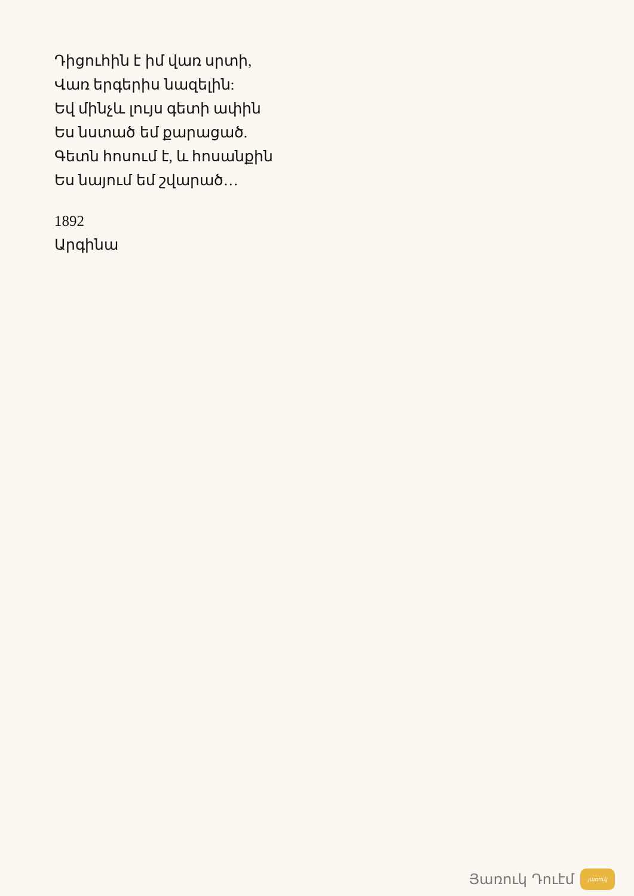Դիցուհին է իմ վառ սրտի,
Վառ երգերիս նազելին:
Եվ մինչև լույս գետի ափին
Ես նստած եմ քարացած.
Գետն հոսում է, և հոսանքին
Ես նայում եմ շվարած…
1892
Արգինա
Յառուկ Դուէմ
յառուկ